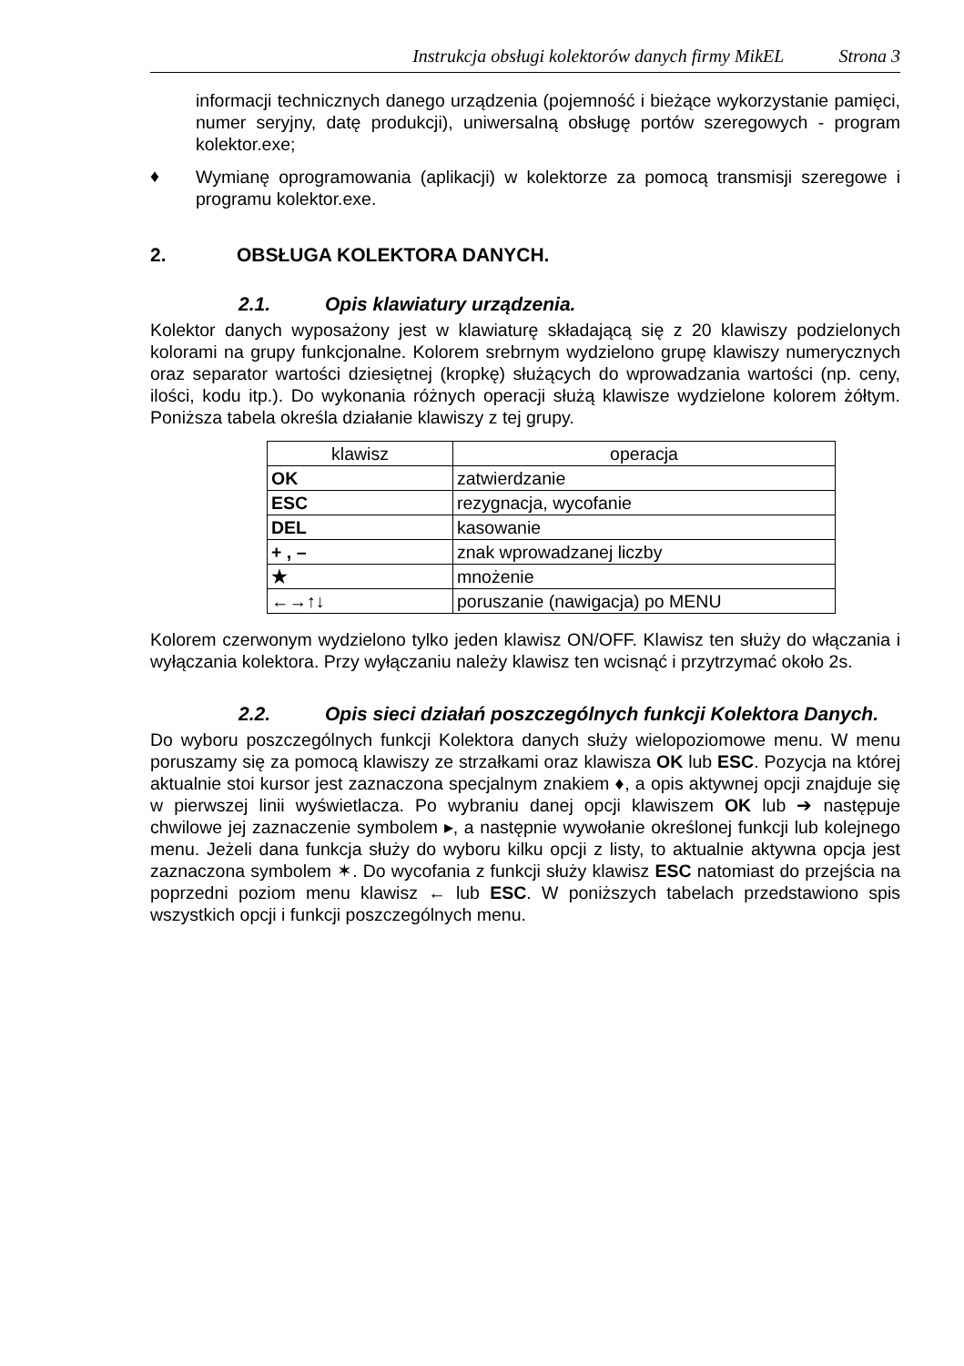Instrukcja obsługi kolektorów danych firmy MikEL Strona 3
informacji technicznych danego urządzenia (pojemność i bieżące wykorzystanie pamięci, numer seryjny, datę produkcji), uniwersalną obsługę portów szeregowych - program kolektor.exe;
♦
Wymianę oprogramowania (aplikacji) w kolektorze za pomocą transmisji szeregowe i programu kolektor.exe.
2. OBSŁUGA KOLEKTORA DANYCH.
2.1. Opis klawiatury urządzenia.
Kolektor danych wyposażony jest w klawiaturę składającą się z 20 klawiszy podzielonych kolorami na grupy funkcjonalne. Kolorem srebrnym wydzielono grupę klawiszy numerycznych oraz separator wartości dziesiętnej (kropkę) służących do wprowadzania wartości (np. ceny, ilości, kodu itp.). Do wykonania różnych operacji służą klawisze wydzielone kolorem żółtym. Poniższa tabela określa działanie klawiszy z tej grupy.
| klawisz | operacja |
| --- | --- |
| OK | zatwierdzanie |
| ESC | rezygnacja, wycofanie |
| DEL | kasowanie |
| + , – | znak wprowadzanej liczby |
| ★ | mnożenie |
| ←→↑↓ | poruszanie (nawigacja) po MENU |
Kolorem czerwonym wydzielono tylko jeden klawisz ON/OFF. Klawisz ten służy do włączania i wyłączania kolektora. Przy wyłączaniu należy klawisz ten wcisnąć i przytrzymać około 2s.
2.2. Opis sieci działań poszczególnych funkcji Kolektora Danych.
Do wyboru poszczególnych funkcji Kolektora danych służy wielopoziomowe menu. W menu poruszamy się za pomocą klawiszy ze strzałkami oraz klawisza OK lub ESC. Pozycja na której aktualnie stoi kursor jest zaznaczona specjalnym znakiem ♦, a opis aktywnej opcji znajduje się w pierwszej linii wyświetlacza. Po wybraniu danej opcji klawiszem OK lub ➔ następuje chwilowe jej zaznaczenie symbolem ▸, a następnie wywołanie określonej funkcji lub kolejnego menu. Jeżeli dana funkcja służy do wyboru kilku opcji z listy, to aktualnie aktywna opcja jest zaznaczona symbolem ✶. Do wycofania z funkcji służy klawisz ESC natomiast do przejścia na poprzedni poziom menu klawisz ← lub ESC. W poniższych tabelach przedstawiono spis wszystkich opcji i funkcji poszczególnych menu.